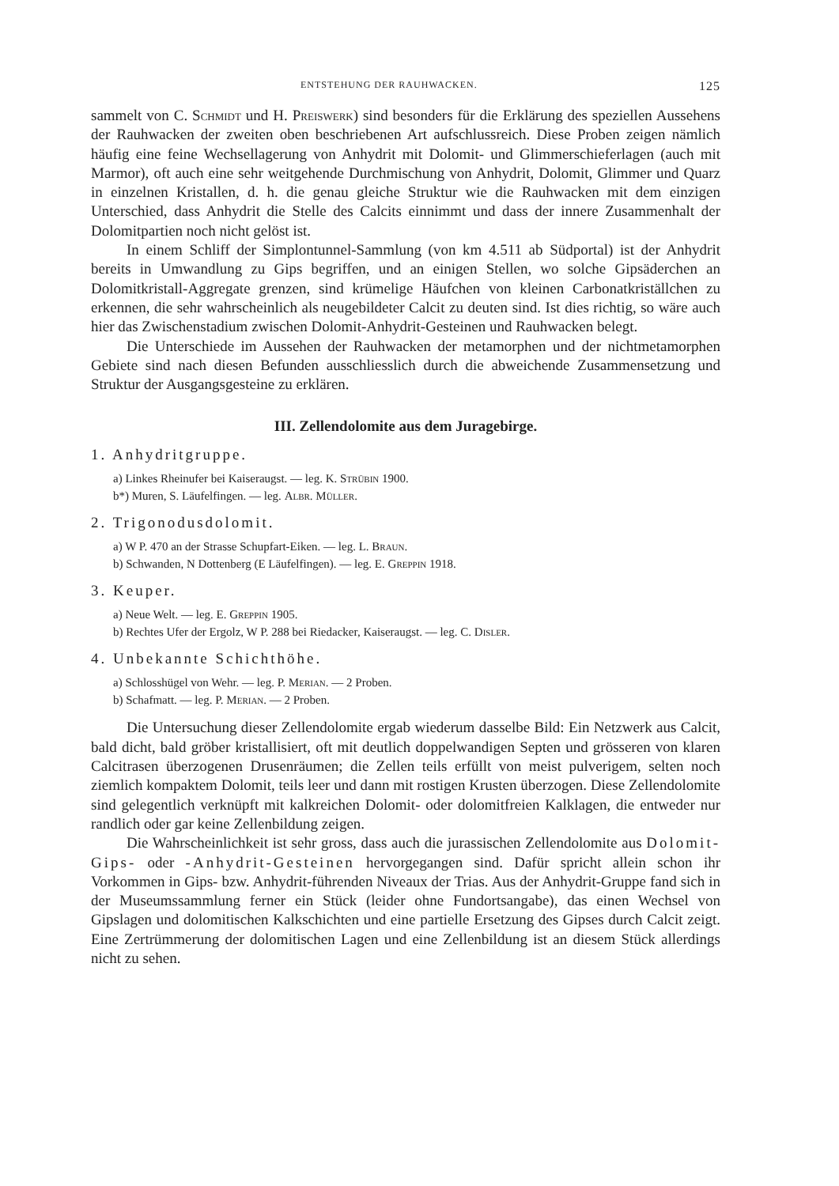ENTSTEHUNG DER RAUHWACKEN. 125
sammelt von C. Schmidt und H. Preiswerk) sind besonders für die Erklärung des speziellen Aussehens der Rauhwacken der zweiten oben beschriebenen Art aufschlussreich. Diese Proben zeigen nämlich häufig eine feine Wechsellagerung von Anhydrit mit Dolomit- und Glimmerschieferlagen (auch mit Marmor), oft auch eine sehr weitgehende Durchmischung von Anhydrit, Dolomit, Glimmer und Quarz in einzelnen Kristallen, d. h. die genau gleiche Struktur wie die Rauhwacken mit dem einzigen Unterschied, dass Anhydrit die Stelle des Calcits einnimmt und dass der innere Zusammenhalt der Dolomitpartien noch nicht gelöst ist.
In einem Schliff der Simplontunnel-Sammlung (von km 4.511 ab Südportal) ist der Anhydrit bereits in Umwandlung zu Gips begriffen, und an einigen Stellen, wo solche Gipsäderchen an Dolomitkristall-Aggregate grenzen, sind krümelige Häufchen von kleinen Carbonatkriställchen zu erkennen, die sehr wahrscheinlich als neugebildeter Calcit zu deuten sind. Ist dies richtig, so wäre auch hier das Zwischenstadium zwischen Dolomit-Anhydrit-Gesteinen und Rauhwacken belegt.
Die Unterschiede im Aussehen der Rauhwacken der metamorphen und der nichtmetamorphen Gebiete sind nach diesen Befunden ausschliesslich durch die abweichende Zusammensetzung und Struktur der Ausgangsgesteine zu erklären.
III. Zellendolomite aus dem Juragebirge.
1. Anhydritgruppe.
a) Linkes Rheinufer bei Kaiseraugst. — leg. K. Strübin 1900.
b*) Muren, S. Läufelfingen. — leg. Albr. Müller.
2. Trigonodusdolomit.
a) W P. 470 an der Strasse Schupfart-Eiken. — leg. L. Braun.
b) Schwanden, N Dottenberg (E Läufelfingen). — leg. E. Greppin 1918.
3. Keuper.
a) Neue Welt. — leg. E. Greppin 1905.
b) Rechtes Ufer der Ergolz, W P. 288 bei Riedacker, Kaiseraugst. — leg. C. Disler.
4. Unbekannte Schichthöhe.
a) Schlosshügel von Wehr. — leg. P. Merian. — 2 Proben.
b) Schafmatt. — leg. P. Merian. — 2 Proben.
Die Untersuchung dieser Zellendolomite ergab wiederum dasselbe Bild: Ein Netzwerk aus Calcit, bald dicht, bald gröber kristallisiert, oft mit deutlich doppelwandigen Septen und grösseren von klaren Calcitrasen überzogenen Drusenräumen; die Zellen teils erfüllt von meist pulverigem, selten noch ziemlich kompaktem Dolomit, teils leer und dann mit rostigen Krusten überzogen. Diese Zellendolomite sind gelegentlich verknüpft mit kalkreichen Dolomit- oder dolomitfreien Kalklagen, die entweder nur randlich oder gar keine Zellenbildung zeigen.
Die Wahrscheinlichkeit ist sehr gross, dass auch die jurassischen Zellendolomite aus Dolomit-Gips- oder -Anhydrit-Gesteinen hervorgegangen sind. Dafür spricht allein schon ihr Vorkommen in Gips- bzw. Anhydrit-führenden Niveaux der Trias. Aus der Anhydrit-Gruppe fand sich in der Museumssammlung ferner ein Stück (leider ohne Fundortsangabe), das einen Wechsel von Gipslagen und dolomitischen Kalkschichten und eine partielle Ersetzung des Gipses durch Calcit zeigt. Eine Zertrümmerung der dolomitischen Lagen und eine Zellenbildung ist an diesem Stück allerdings nicht zu sehen.